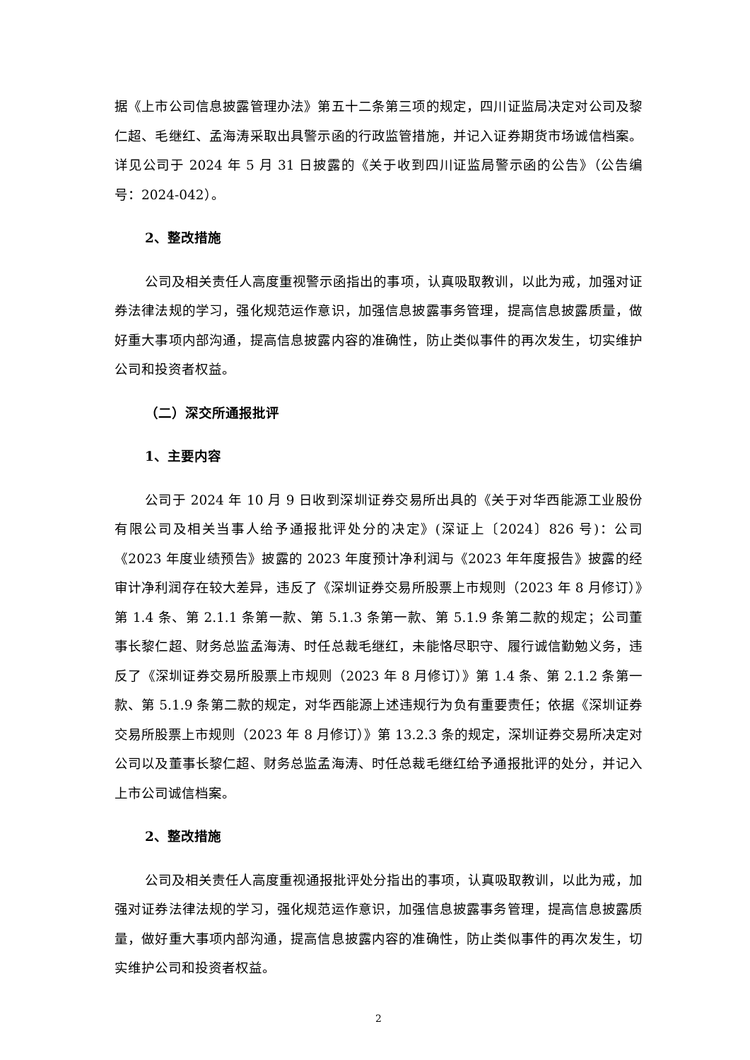据《上市公司信息披露管理办法》第五十二条第三项的规定，四川证监局决定对公司及黎仁超、毛继红、孟海涛采取出具警示函的行政监管措施，并记入证券期货市场诚信档案。详见公司于 2024 年 5 月 31 日披露的《关于收到四川证监局警示函的公告》（公告编号：2024-042）。
2、整改措施
公司及相关责任人高度重视警示函指出的事项，认真吸取教训，以此为戒，加强对证券法律法规的学习，强化规范运作意识，加强信息披露事务管理，提高信息披露质量，做好重大事项内部沟通，提高信息披露内容的准确性，防止类似事件的再次发生，切实维护公司和投资者权益。
（二）深交所通报批评
1、主要内容
公司于 2024 年 10 月 9 日收到深圳证券交易所出具的《关于对华西能源工业股份有限公司及相关当事人给予通报批评处分的决定》(深证上〔2024〕826 号)：公司《2023 年度业绩预告》披露的 2023 年度预计净利润与《2023 年年度报告》披露的经审计净利润存在较大差异，违反了《深圳证券交易所股票上市规则（2023 年 8 月修订）》第 1.4 条、第 2.1.1 条第一款、第 5.1.3 条第一款、第 5.1.9 条第二款的规定；公司董事长黎仁超、财务总监孟海涛、时任总裁毛继红，未能恪尽职守、履行诚信勤勉义务，违反了《深圳证券交易所股票上市规则（2023 年 8 月修订）》第 1.4 条、第 2.1.2 条第一款、第 5.1.9 条第二款的规定，对华西能源上述违规行为负有重要责任；依据《深圳证券交易所股票上市规则（2023 年 8 月修订）》第 13.2.3 条的规定，深圳证券交易所决定对公司以及董事长黎仁超、财务总监孟海涛、时任总裁毛继红给予通报批评的处分，并记入上市公司诚信档案。
2、整改措施
公司及相关责任人高度重视通报批评处分指出的事项，认真吸取教训，以此为戒，加强对证券法律法规的学习，强化规范运作意识，加强信息披露事务管理，提高信息披露质量，做好重大事项内部沟通，提高信息披露内容的准确性，防止类似事件的再次发生，切实维护公司和投资者权益。
2